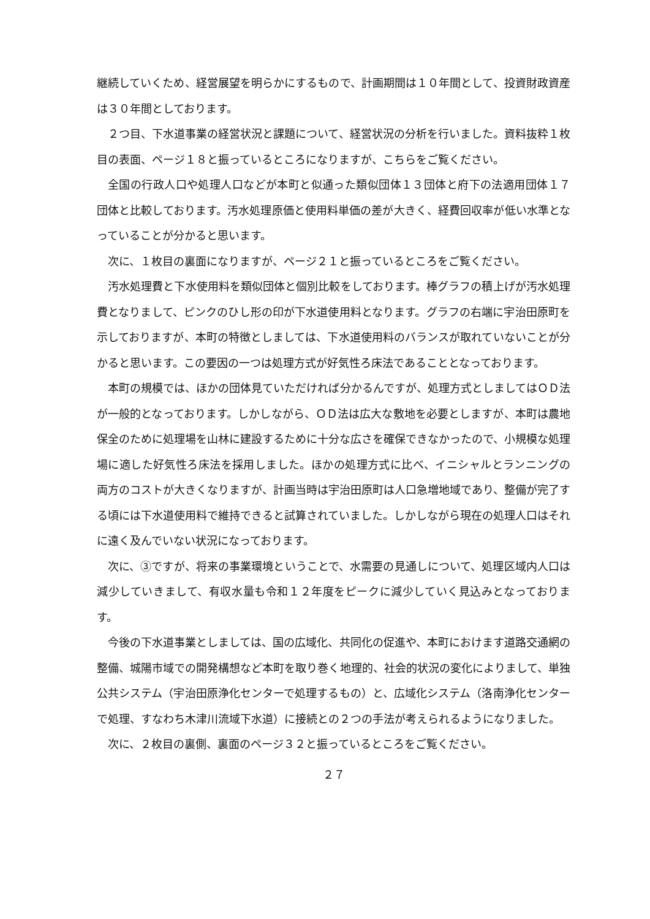継続していくため、経営展望を明らかにするもので、計画期間は１０年間として、投資財政資産は３０年間としております。
２つ目、下水道事業の経営状況と課題について、経営状況の分析を行いました。資料抜粋１枚目の表面、ページ１８と振っているところになりますが、こちらをご覧ください。
全国の行政人口や処理人口などが本町と似通った類似団体１３団体と府下の法適用団体１７団体と比較しております。汚水処理原価と使用料単価の差が大きく、経費回収率が低い水準となっていることが分かると思います。
次に、１枚目の裏面になりますが、ページ２１と振っているところをご覧ください。
汚水処理費と下水使用料を類似団体と個別比較をしております。棒グラフの積上げが汚水処理費となりまして、ピンクのひし形の印が下水道使用料となります。グラフの右端に宇治田原町を示しておりますが、本町の特徴としましては、下水道使用料のバランスが取れていないことが分かると思います。この要因の一つは処理方式が好気性ろ床法であることとなっております。
本町の規模では、ほかの団体見ていただければ分かるんですが、処理方式としましてはＯＤ法が一般的となっております。しかしながら、ＯＤ法は広大な敷地を必要としますが、本町は農地保全のために処理場を山林に建設するために十分な広さを確保できなかったので、小規模な処理場に適した好気性ろ床法を採用しました。ほかの処理方式に比べ、イニシャルとランニングの両方のコストが大きくなりますが、計画当時は宇治田原町は人口急増地域であり、整備が完了する頃には下水道使用料で維持できると試算されていました。しかしながら現在の処理人口はそれに遠く及んでいない状況になっております。
次に、③ですが、将来の事業環境ということで、水需要の見通しについて、処理区域内人口は減少していきまして、有収水量も令和１２年度をピークに減少していく見込みとなっております。
今後の下水道事業としましては、国の広域化、共同化の促進や、本町におけます道路交通網の整備、城陽市域での開発構想など本町を取り巻く地理的、社会的状況の変化によりまして、単独公共システム（宇治田原浄化センターで処理するもの）と、広域化システム（洛南浄化センターで処理、すなわち木津川流域下水道）に接続との２つの手法が考えられるようになりました。
次に、２枚目の裏側、裏面のページ３２と振っているところをご覧ください。
２７